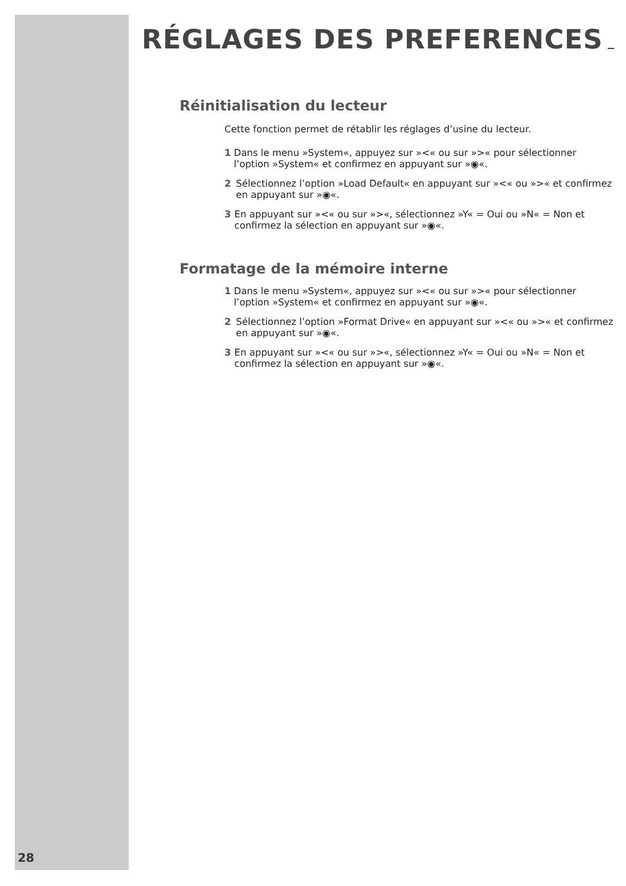RÉGLAGES DES PREFERENCES
Réinitialisation du lecteur
Cette fonction permet de rétablir les réglages d’usine du lecteur.
1 Dans le menu »System«, appuyez sur »<« ou sur »>« pour sélectionner l’option »System« et confirmez en appuyant sur »◉«.
2 Sélectionnez l’option »Load Default« en appuyant sur »<« ou »>« et confirmez en appuyant sur »◉«.
3 En appuyant sur »<« ou sur »>«, sélectionnez »Y« = Oui ou »N« = Non et confirmez la sélection en appuyant sur »◉«.
Formatage de la mémoire interne
1 Dans le menu »System«, appuyez sur »<« ou sur »>« pour sélectionner l’option »System« et confirmez en appuyant sur »◉«.
2 Sélectionnez l’option »Format Drive« en appuyant sur »<« ou »>« et confirmez en appuyant sur »◉«.
3 En appuyant sur »<« ou sur »>«, sélectionnez »Y« = Oui ou »N« = Non et confirmez la sélection en appuyant sur »◉«.
28